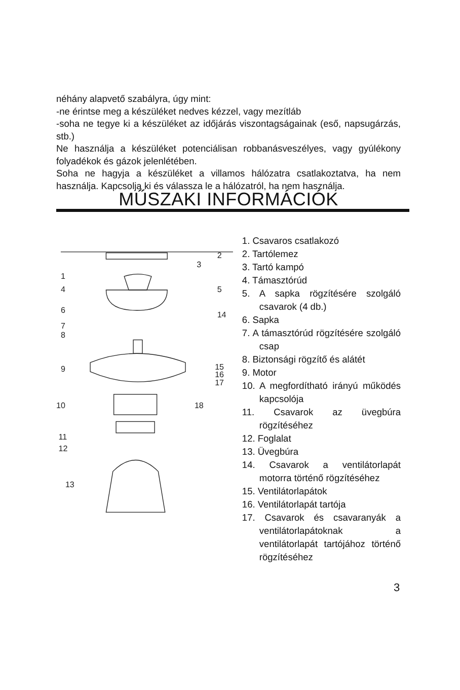néhány alapvető szabályra, úgy mint:
-ne érintse meg a készüléket nedves kézzel, vagy mezítláb
-soha ne tegye ki a készüléket az időjárás viszontagságainak (eső, napsugárzás, stb.)
Ne használja a készüléket potenciálisan robbanásveszélyes, vagy gyúlékony folyadékok és gázok jelenlétében.
Soha ne hagyja a készüléket a villamos hálózatra csatlakoztatva, ha nem használja. Kapcsolja ki és válassza le a hálózatról, ha nem használja.
MŰSZAKI INFORMÁCIÓK
1
2
3
4
5
6
14
7
8
9
15
16
17
10
18
11
12
13
1. Csavaros csatlakozó
2. Tartólemez
3. Tartó kampó
4. Támasztórúd
5. A sapka rögzítésére szolgáló csavarok (4 db.)
6. Sapka
7. A támasztórúd rögzítésére szolgáló csap
8. Biztonsági rögzítő és alátét
9. Motor
10. A megfordítható irányú működés kapcsolója
11. Csavarok az üvegbúra rögzítéséhez
12. Foglalat
13. Üvegbúra
14. Csavarok a ventilátorlapát motorra történő rögzítéséhez
15. Ventilátorlapátok
16. Ventilátorlapát tartója
17. Csavarok és csavaranyák a ventilátorlapátoknak a ventilátorlapát tartójához történő rögzítéséhez
3